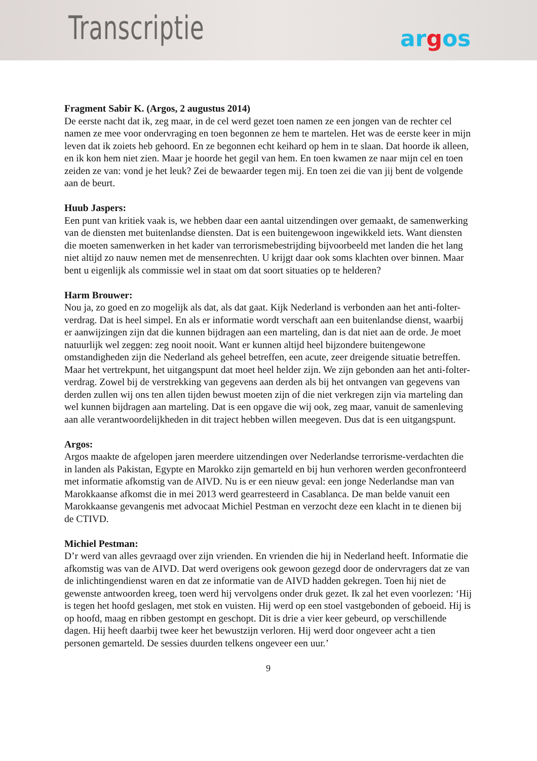Transcriptie argos
Fragment Sabir K. (Argos, 2 augustus 2014)
De eerste nacht dat ik, zeg maar, in de cel werd gezet toen namen ze een jongen van de rechter cel namen ze mee voor ondervraging en toen begonnen ze hem te martelen. Het was de eerste keer in mijn leven dat ik zoiets heb gehoord. En ze begonnen echt keihard op hem in te slaan. Dat hoorde ik alleen, en ik kon hem niet zien. Maar je hoorde het gegil van hem. En toen kwamen ze naar mijn cel en toen zeiden ze van: vond je het leuk? Zei de bewaarder tegen mij. En toen zei die van jij bent de volgende aan de beurt.
Huub Jaspers:
Een punt van kritiek vaak is, we hebben daar een aantal uitzendingen over gemaakt, de samenwerking van de diensten met buitenlandse diensten. Dat is een buitengewoon ingewikkeld iets. Want diensten die moeten samenwerken in het kader van terrorismebestrijding bijvoorbeeld met landen die het lang niet altijd zo nauw nemen met de mensenrechten. U krijgt daar ook soms klachten over binnen. Maar bent u eigenlijk als commissie wel in staat om dat soort situaties op te helderen?
Harm Brouwer:
Nou ja, zo goed en zo mogelijk als dat, als dat gaat. Kijk Nederland is verbonden aan het anti-folter-verdrag. Dat is heel simpel. En als er informatie wordt verschaft aan een buitenlandse dienst, waarbij er aanwijzingen zijn dat die kunnen bijdragen aan een marteling, dan is dat niet aan de orde. Je moet natuurlijk wel zeggen: zeg nooit nooit. Want er kunnen altijd heel bijzondere buitengewone omstandigheden zijn die Nederland als geheel betreffen, een acute, zeer dreigende situatie betreffen. Maar het vertrekpunt, het uitgangspunt dat moet heel helder zijn. We zijn gebonden aan het anti-folter-verdrag. Zowel bij de verstrekking van gegevens aan derden als bij het ontvangen van gegevens van derden zullen wij ons ten allen tijden bewust moeten zijn of die niet verkregen zijn via marteling dan wel kunnen bijdragen aan marteling. Dat is een opgave die wij ook, zeg maar, vanuit de samenleving aan alle verantwoordelijkheden in dit traject hebben willen meegeven. Dus dat is een uitgangspunt.
Argos:
Argos maakte de afgelopen jaren meerdere uitzendingen over Nederlandse terrorisme-verdachten die in landen als Pakistan, Egypte en Marokko zijn gemarteld en bij hun verhoren werden geconfronteerd met informatie afkomstig van de AIVD. Nu is er een nieuw geval: een jonge Nederlandse man van Marokkaanse afkomst die in mei 2013 werd gearresteerd in Casablanca. De man belde vanuit een Marokkaanse gevangenis met advocaat Michiel Pestman en verzocht deze een klacht in te dienen bij de CTIVD.
Michiel Pestman:
D’r werd van alles gevraagd over zijn vrienden. En vrienden die hij in Nederland heeft. Informatie die afkomstig was van de AIVD. Dat werd overigens ook gewoon gezegd door de ondervragers dat ze van de inlichtingendienst waren en dat ze informatie van de AIVD hadden gekregen. Toen hij niet de gewenste antwoorden kreeg, toen werd hij vervolgens onder druk gezet. Ik zal het even voorlezen: ‘Hij is tegen het hoofd geslagen, met stok en vuisten. Hij werd op een stoel vastgebonden of geboeid. Hij is op hoofd, maag en ribben gestompt en geschopt. Dit is drie a vier keer gebeurd, op verschillende dagen. Hij heeft daarbij twee keer het bewustzijn verloren. Hij werd door ongeveer acht a tien personen gemarteld. De sessies duurden telkens ongeveer een uur.’
9